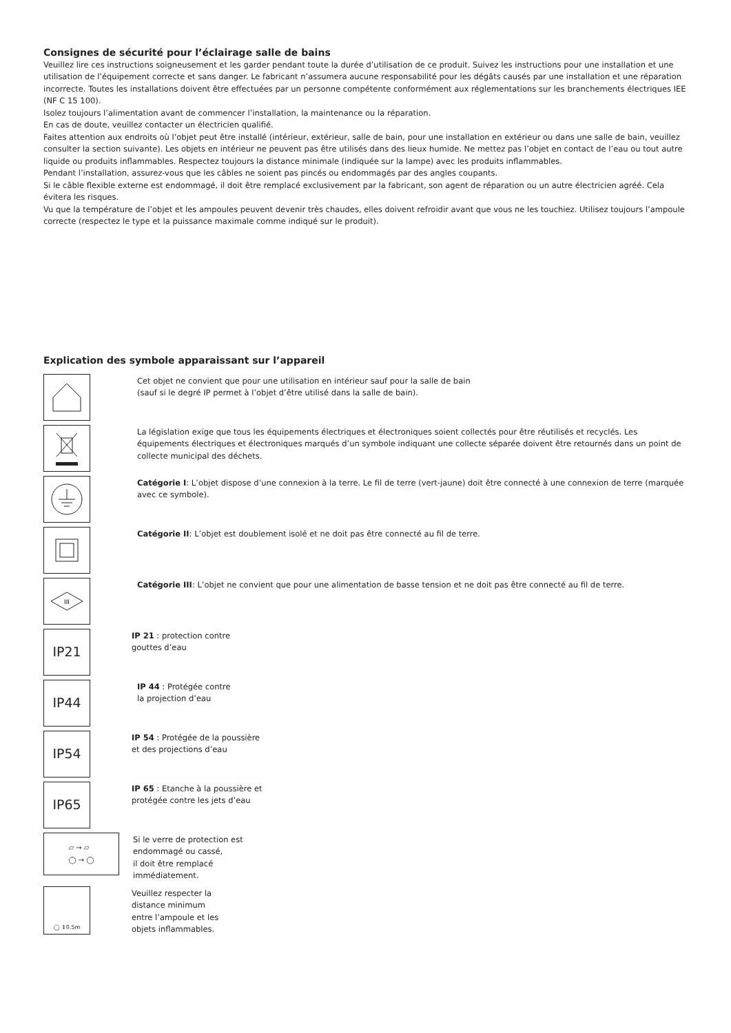Consignes de sécurité pour l’éclairage salle de bains
Veuillez lire ces instructions soigneusement et les garder pendant toute la durée d’utilisation de ce produit. Suivez les instructions pour une installation et une utilisation de l’équipement correcte et sans danger. Le fabricant n’assumera aucune responsabilité pour les dégâts causés par une installation et une réparation incorrecte. Toutes les installations doivent être effectuées par un personne compétente conformément aux réglementations sur les branchements électriques IEE (NF C 15 100).
Isolez toujours l’alimentation avant de commencer l’installation, la maintenance ou la réparation.
En cas de doute, veuillez contacter un électricien qualifié.
Faites attention aux endroits où l’objet peut être installé (intérieur, extérieur, salle de bain, pour une installation en extérieur ou dans une salle de bain, veuillez consulter la section suivante). Les objets en intérieur ne peuvent pas être utilisés dans des lieux humide. Ne mettez pas l’objet en contact de l’eau ou tout autre liquide ou produits inflammables. Respectez toujours la distance minimale (indiquée sur la lampe) avec les produits inflammables.
Pendant l’installation, assurez-vous que les câbles ne soient pas pincés ou endommagés par des angles coupants.
Si le câble flexible externe est endommagé, il doit être remplacé exclusivement par la fabricant, son agent de réparation ou un autre électricien agréé. Cela évitera les risques.
Vu que la température de l’objet et les ampoules peuvent devenir très chaudes, elles doivent refroidir avant que vous ne les touchiez. Utilisez toujours l’ampoule correcte (respectez le type et la puissance maximale comme indiqué sur le produit).
Explication des symbole apparaissant sur l’appareil
Cet objet ne convient que pour une utilisation en intérieur sauf pour la salle de bain
(sauf si le degré IP permet à l’objet d’être utilisé dans la salle de bain).
La législation exige que tous les équipements électriques et électroniques soient collectés pour être réutilisés et recyclés. Les équipements électriques et électroniques marqués d’un symbole indiquant une collecte séparée doivent être retournés dans un point de collecte municipal des déchets.
Catégorie I: L’objet dispose d’une connexion à la terre. Le fil de terre (vert-jaune) doit être connecté à une connexion de terre (marquée avec ce symbole).
Catégorie II: L’objet est doublement isolé et ne doit pas être connecté au fil de terre.
III
Catégorie III: L’objet ne convient que pour une alimentation de basse tension et ne doit pas être connecté au fil de terre.
IP21
IP 21 : protection contre
gouttes d’eau
IP44
IP 44 : Protégée contre
la projection d’eau
IP54
IP 54 : Protégée de la poussière
et des projections d’eau
IP65
IP 65 : Etanche à la poussière et
protégée contre les jets d’eau
▱ → ▱
◯ → ◯
Si le verre de protection est
endommagé ou cassé,
il doit être remplacé
immédiatement.
◯ ↕0.5m
Veuillez respecter la
distance minimum
entre l’ampoule et les
objets inflammables.